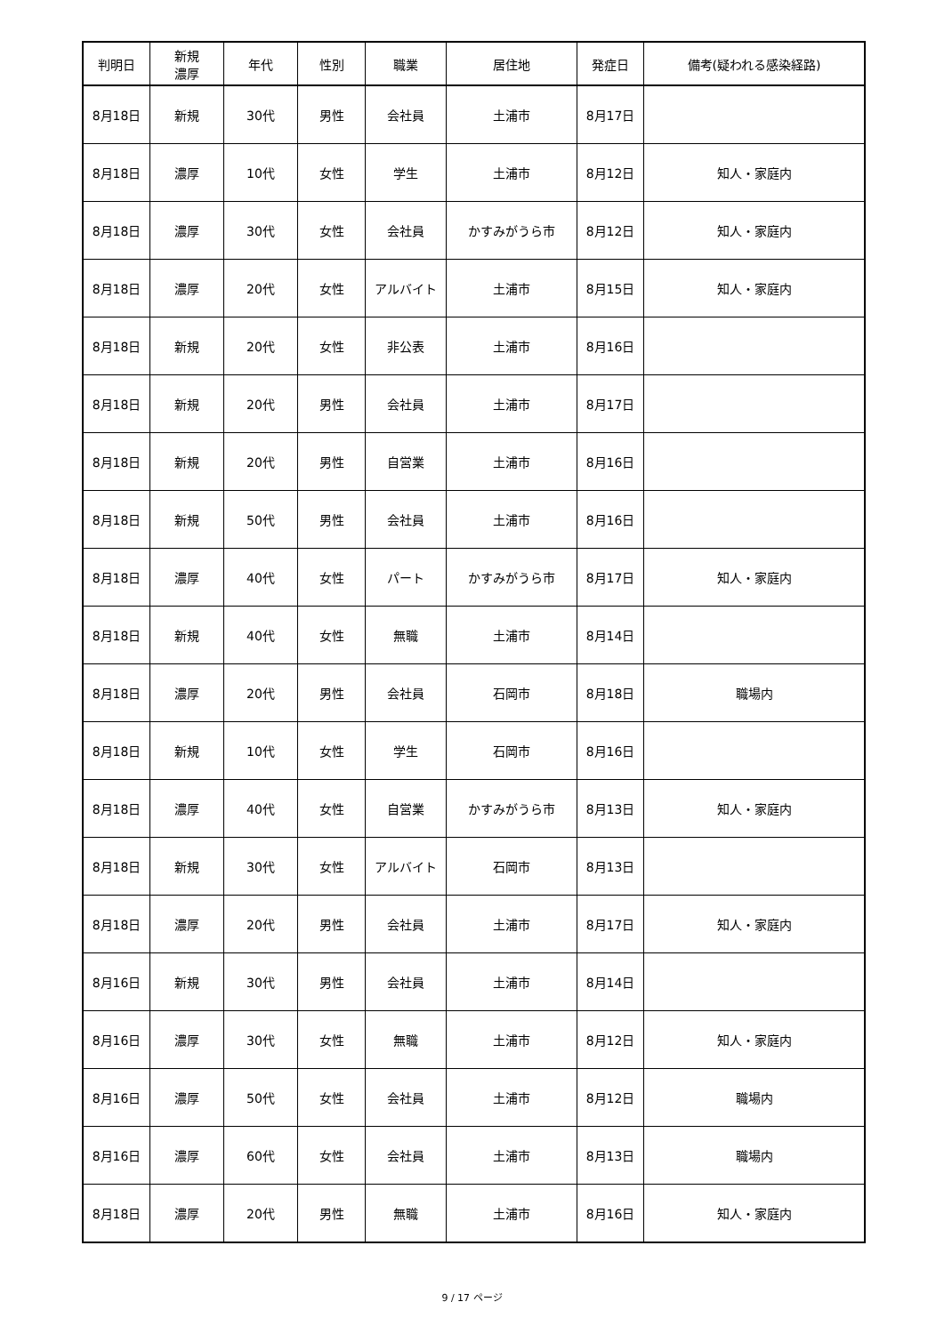| 判明日 | 新規 濃厚 | 年代 | 性別 | 職業 | 居住地 | 発症日 | 備考(疑われる感染経路) |
| --- | --- | --- | --- | --- | --- | --- | --- |
| 8月18日 | 新規 | 30代 | 男性 | 会社員 | 土浦市 | 8月17日 | |
| 8月18日 | 濃厚 | 10代 | 女性 | 学生 | 土浦市 | 8月12日 | 知人・家庭内 |
| 8月18日 | 濃厚 | 30代 | 女性 | 会社員 | かすみがうら市 | 8月12日 | 知人・家庭内 |
| 8月18日 | 濃厚 | 20代 | 女性 | アルバイト | 土浦市 | 8月15日 | 知人・家庭内 |
| 8月18日 | 新規 | 20代 | 女性 | 非公表 | 土浦市 | 8月16日 | |
| 8月18日 | 新規 | 20代 | 男性 | 会社員 | 土浦市 | 8月17日 | |
| 8月18日 | 新規 | 20代 | 男性 | 自営業 | 土浦市 | 8月16日 | |
| 8月18日 | 新規 | 50代 | 男性 | 会社員 | 土浦市 | 8月16日 | |
| 8月18日 | 濃厚 | 40代 | 女性 | パート | かすみがうら市 | 8月17日 | 知人・家庭内 |
| 8月18日 | 新規 | 40代 | 女性 | 無職 | 土浦市 | 8月14日 | |
| 8月18日 | 濃厚 | 20代 | 男性 | 会社員 | 石岡市 | 8月18日 | 職場内 |
| 8月18日 | 新規 | 10代 | 女性 | 学生 | 石岡市 | 8月16日 | |
| 8月18日 | 濃厚 | 40代 | 女性 | 自営業 | かすみがうら市 | 8月13日 | 知人・家庭内 |
| 8月18日 | 新規 | 30代 | 女性 | アルバイト | 石岡市 | 8月13日 | |
| 8月18日 | 濃厚 | 20代 | 男性 | 会社員 | 土浦市 | 8月17日 | 知人・家庭内 |
| 8月16日 | 新規 | 30代 | 男性 | 会社員 | 土浦市 | 8月14日 | |
| 8月16日 | 濃厚 | 30代 | 女性 | 無職 | 土浦市 | 8月12日 | 知人・家庭内 |
| 8月16日 | 濃厚 | 50代 | 女性 | 会社員 | 土浦市 | 8月12日 | 職場内 |
| 8月16日 | 濃厚 | 60代 | 女性 | 会社員 | 土浦市 | 8月13日 | 職場内 |
| 8月18日 | 濃厚 | 20代 | 男性 | 無職 | 土浦市 | 8月16日 | 知人・家庭内 |
9 / 17 ページ